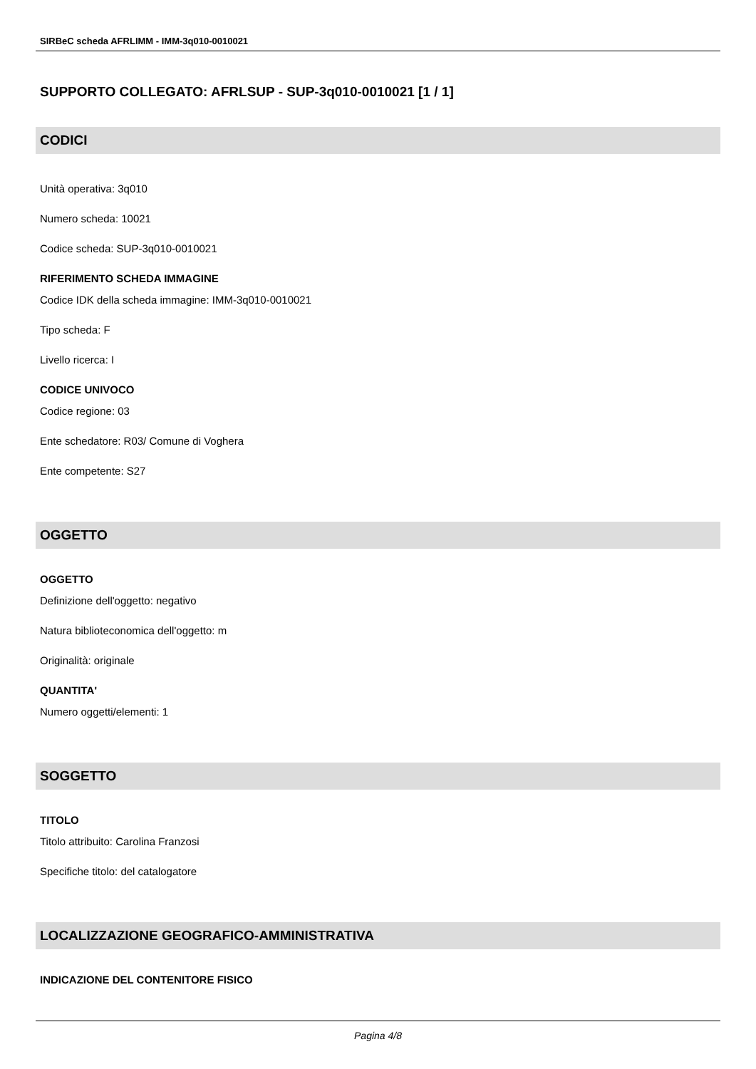SIRBeC scheda AFRLIMM - IMM-3q010-0010021
SUPPORTO COLLEGATO: AFRLSUP - SUP-3q010-0010021 [1 / 1]
CODICI
Unità operativa: 3q010
Numero scheda: 10021
Codice scheda: SUP-3q010-0010021
RIFERIMENTO SCHEDA IMMAGINE
Codice IDK della scheda immagine: IMM-3q010-0010021
Tipo scheda: F
Livello ricerca: I
CODICE UNIVOCO
Codice regione: 03
Ente schedatore: R03/ Comune di Voghera
Ente competente: S27
OGGETTO
OGGETTO
Definizione dell'oggetto: negativo
Natura biblioteconomica dell'oggetto: m
Originalità: originale
QUANTITA'
Numero oggetti/elementi: 1
SOGGETTO
TITOLO
Titolo attribuito: Carolina Franzosi
Specifiche titolo: del catalogatore
LOCALIZZAZIONE GEOGRAFICO-AMMINISTRATIVA
INDICAZIONE DEL CONTENITORE FISICO
Pagina 4/8